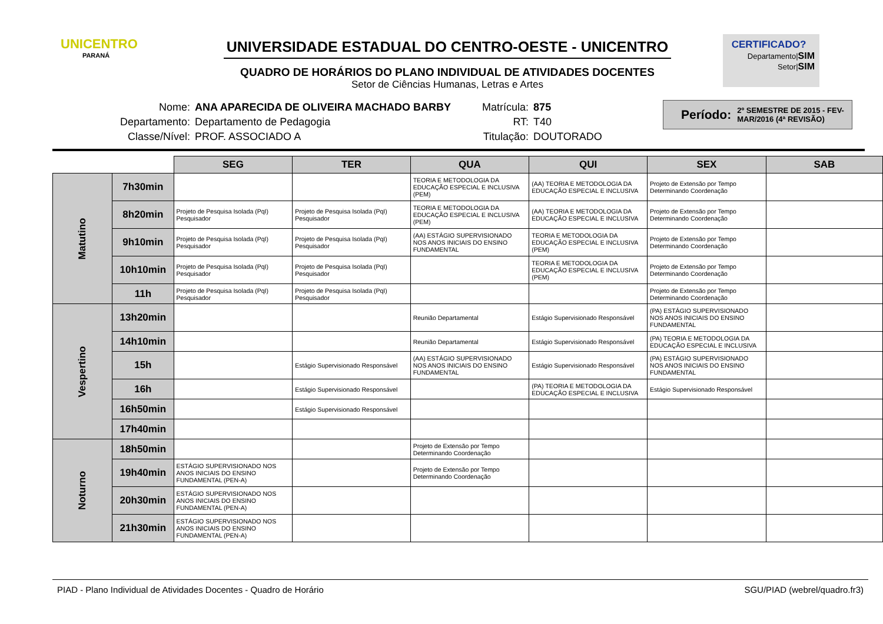UNICENTRO
PARANÁ
UNIVERSIDADE ESTADUAL DO CENTRO-OESTE - UNICENTRO
QUADRO DE HORÁRIOS DO PLANO INDIVIDUAL DE ATIVIDADES DOCENTES
Setor de Ciências Humanas, Letras e Artes
CERTIFICADO?
Departamento|SIM
Setor|SIM
| Nome: | ANA APARECIDA DE OLIVEIRA MACHADO BARBY | Matrícula: | 875 |
| Departamento: | Departamento de Pedagogia | RT: | T40 |
| Classe/Nível: | PROF. ASSOCIADO A | Titulação: | DOUTORADO |
Período: 2º SEMESTRE DE 2015 - FEV-MAR/2016 (4ª REVISÃO)
| | | SEG | TER | QUA | QUI | SEX | SAB |
| --- | --- | --- | --- | --- | --- | --- | --- |
| Matutino | 7h30min | | | TEORIA E METODOLOGIA DA EDUCAÇÃO ESPECIAL E INCLUSIVA (PEM) | (AA) TEORIA E METODOLOGIA DA EDUCAÇÃO ESPECIAL E INCLUSIVA | Projeto de Extensão por Tempo Determinando Coordenação | |
| | 8h20min | Projeto de Pesquisa Isolada (PqI) Pesquisador | Projeto de Pesquisa Isolada (PqI) Pesquisador | TEORIA E METODOLOGIA DA EDUCAÇÃO ESPECIAL E INCLUSIVA (PEM) | (AA) TEORIA E METODOLOGIA DA EDUCAÇÃO ESPECIAL E INCLUSIVA | Projeto de Extensão por Tempo Determinando Coordenação | |
| | 9h10min | Projeto de Pesquisa Isolada (PqI) Pesquisador | Projeto de Pesquisa Isolada (PqI) Pesquisador | (AA) ESTÁGIO SUPERVISIONADO NOS ANOS INICIAIS DO ENSINO FUNDAMENTAL | TEORIA E METODOLOGIA DA EDUCAÇÃO ESPECIAL E INCLUSIVA (PEM) | Projeto de Extensão por Tempo Determinando Coordenação | |
| | 10h10min | Projeto de Pesquisa Isolada (PqI) Pesquisador | Projeto de Pesquisa Isolada (PqI) Pesquisador | | TEORIA E METODOLOGIA DA EDUCAÇÃO ESPECIAL E INCLUSIVA (PEM) | Projeto de Extensão por Tempo Determinando Coordenação | |
| | 11h | Projeto de Pesquisa Isolada (PqI) Pesquisador | Projeto de Pesquisa Isolada (PqI) Pesquisador | | | Projeto de Extensão por Tempo Determinando Coordenação | |
| Vespertino | 13h20min | | | Reunião Departamental | Estágio Supervisionado Responsável | (PA) ESTÁGIO SUPERVISIONADO NOS ANOS INICIAIS DO ENSINO FUNDAMENTAL | |
| | 14h10min | | | Reunião Departamental | Estágio Supervisionado Responsável | (PA) TEORIA E METODOLOGIA DA EDUCAÇÃO ESPECIAL E INCLUSIVA | |
| | 15h | | Estágio Supervisionado Responsável | (AA) ESTÁGIO SUPERVISIONADO NOS ANOS INICIAIS DO ENSINO FUNDAMENTAL | Estágio Supervisionado Responsável | (PA) ESTÁGIO SUPERVISIONADO NOS ANOS INICIAIS DO ENSINO FUNDAMENTAL | |
| | 16h | | Estágio Supervisionado Responsável | | (PA) TEORIA E METODOLOGIA DA EDUCAÇÃO ESPECIAL E INCLUSIVA | Estágio Supervisionado Responsável | |
| | 16h50min | | Estágio Supervisionado Responsável | | | | |
| | 17h40min | | | | | | |
| Noturno | 18h50min | | | Projeto de Extensão por Tempo Determinando Coordenação | | | |
| | 19h40min | ESTÁGIO SUPERVISIONADO NOS ANOS INICIAIS DO ENSINO FUNDAMENTAL (PEN-A) | | Projeto de Extensão por Tempo Determinando Coordenação | | | |
| | 20h30min | ESTÁGIO SUPERVISIONADO NOS ANOS INICIAIS DO ENSINO FUNDAMENTAL (PEN-A) | | | | | |
| | 21h30min | ESTÁGIO SUPERVISIONADO NOS ANOS INICIAIS DO ENSINO FUNDAMENTAL (PEN-A) | | | | | |
PIAD - Plano Individual de Atividades Docentes - Quadro de Horário SGU/PIAD (webrel/quadro.fr3)